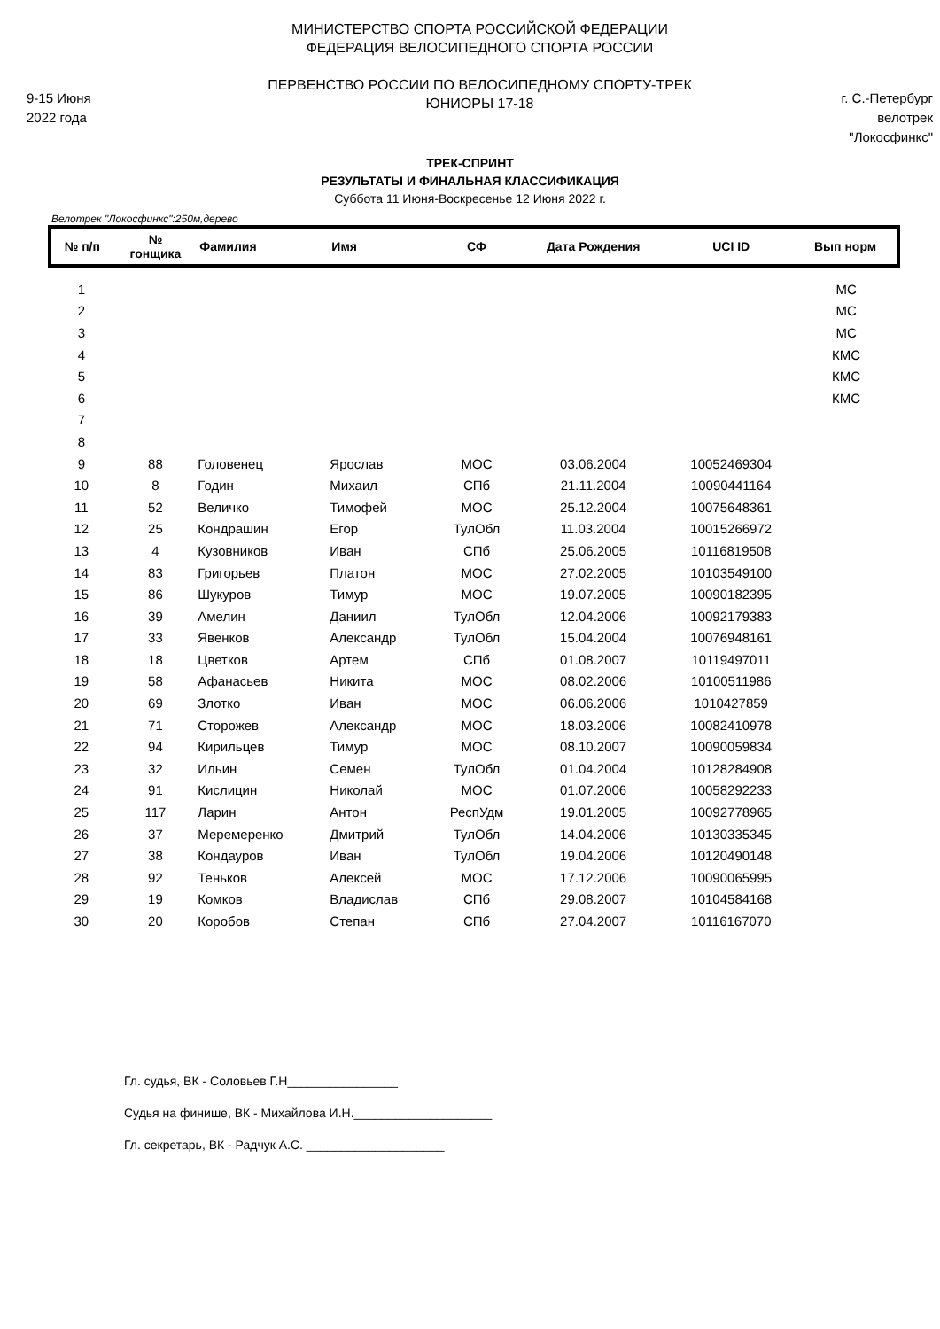9-15 Июня
2022 года
МИНИСТЕРСТВО СПОРТА РОССИЙСКОЙ ФЕДЕРАЦИИ
ФЕДЕРАЦИЯ ВЕЛОСИПЕДНОГО СПОРТА РОССИИ
ПЕРВЕНСТВО РОССИИ ПО ВЕЛОСИПЕДНОМУ СПОРТУ-ТРЕК
ЮНИОРЫ 17-18
г. С.-Петербург
велотрек "Локосфинкс"
ТРЕК-СПРИНТ
РЕЗУЛЬТАТЫ И ФИНАЛЬНАЯ КЛАССИФИКАЦИЯ
Суббота 11 Июня-Воскресенье 12 Июня 2022 г.
Велотрек "Локосфинкс":250м,дерево
| № п/п | № гонщика | Фамилия | Имя | СФ | Дата Рождения | UCI ID | Вып норм |
| --- | --- | --- | --- | --- | --- | --- | --- |
| 1 | | | | | | | МС |
| 2 | | | | | | | МС |
| 3 | | | | | | | МС |
| 4 | | | | | | | КМС |
| 5 | | | | | | | КМС |
| 6 | | | | | | | КМС |
| 7 | | | | | | | |
| 8 | | | | | | | |
| 9 | 88 | Головенец | Ярослав | МОС | 03.06.2004 | 10052469304 | |
| 10 | 8 | Годин | Михаил | СПб | 21.11.2004 | 10090441164 | |
| 11 | 52 | Величко | Тимофей | МОС | 25.12.2004 | 10075648361 | |
| 12 | 25 | Кондрашин | Егор | ТулОбл | 11.03.2004 | 10015266972 | |
| 13 | 4 | Кузовников | Иван | СПб | 25.06.2005 | 10116819508 | |
| 14 | 83 | Григорьев | Платон | МОС | 27.02.2005 | 10103549100 | |
| 15 | 86 | Шукуров | Тимур | МОС | 19.07.2005 | 10090182395 | |
| 16 | 39 | Амелин | Даниил | ТулОбл | 12.04.2006 | 10092179383 | |
| 17 | 33 | Явенков | Александр | ТулОбл | 15.04.2004 | 10076948161 | |
| 18 | 18 | Цветков | Артем | СПб | 01.08.2007 | 10119497011 | |
| 19 | 58 | Афанасьев | Никита | МОС | 08.02.2006 | 10100511986 | |
| 20 | 69 | Злотко | Иван | МОС | 06.06.2006 | 1010427859 | |
| 21 | 71 | Сторожев | Александр | МОС | 18.03.2006 | 10082410978 | |
| 22 | 94 | Кирильцев | Тимур | МОС | 08.10.2007 | 10090059834 | |
| 23 | 32 | Ильин | Семен | ТулОбл | 01.04.2004 | 10128284908 | |
| 24 | 91 | Кислицин | Николай | МОС | 01.07.2006 | 10058292233 | |
| 25 | 117 | Ларин | Антон | РеспУдм | 19.01.2005 | 10092778965 | |
| 26 | 37 | Меремеренко | Дмитрий | ТулОбл | 14.04.2006 | 10130335345 | |
| 27 | 38 | Кондауров | Иван | ТулОбл | 19.04.2006 | 10120490148 | |
| 28 | 92 | Теньков | Алексей | МОС | 17.12.2006 | 10090065995 | |
| 29 | 19 | Комков | Владислав | СПб | 29.08.2007 | 10104584168 | |
| 30 | 20 | Коробов | Степан | СПб | 27.04.2007 | 10116167070 | |
Гл. судья, ВК - Соловьев Г.Н________________
Судья на финише, ВК - Михайлова И.Н.____________________
Гл. секретарь, ВК - Радчук А.С. ____________________